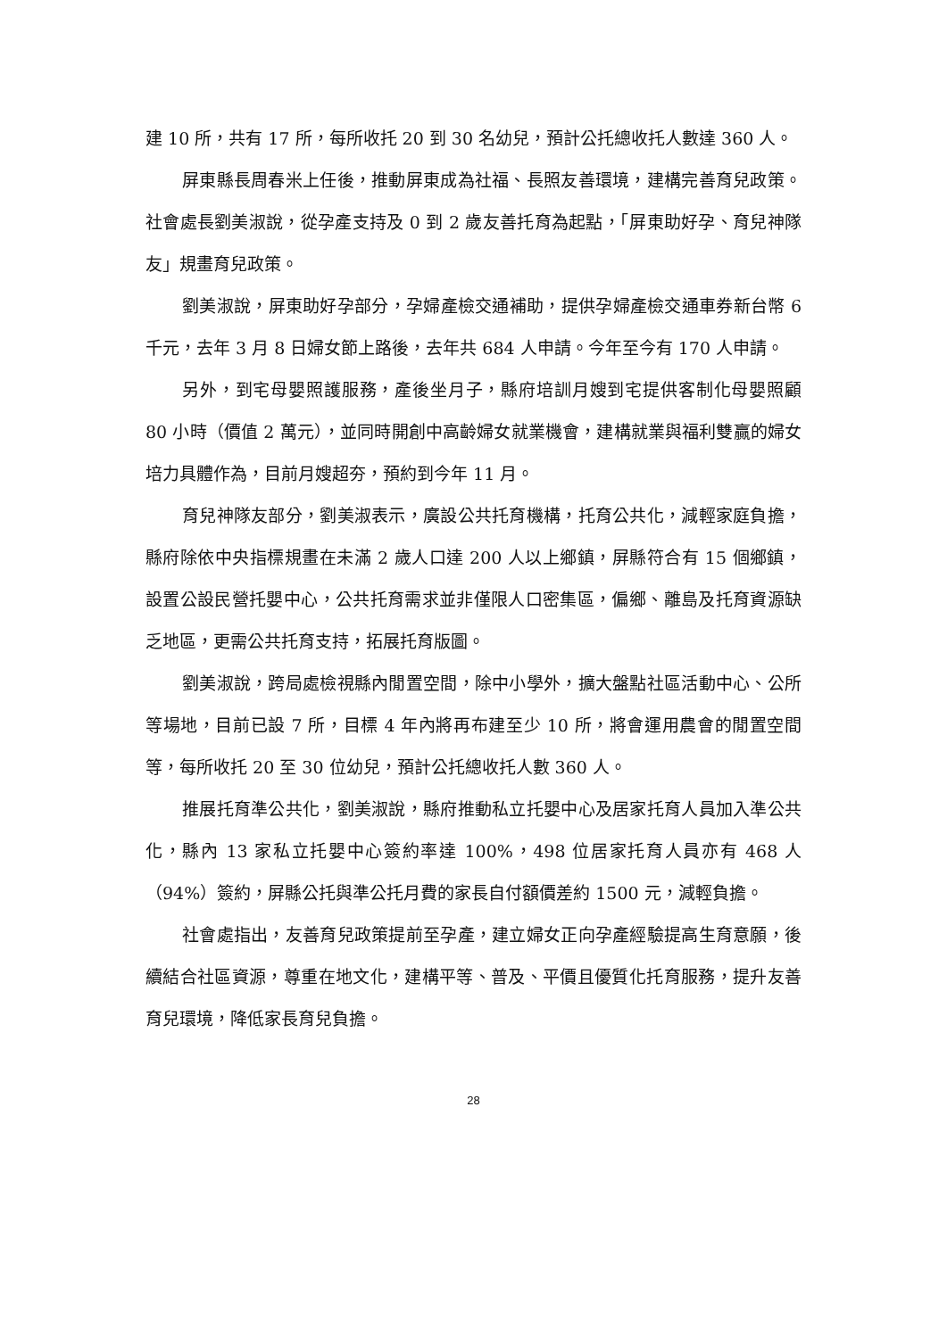建 10 所，共有 17 所，每所收托 20 到 30 名幼兒，預計公托總收托人數達 360 人。
屏東縣長周春米上任後，推動屏東成為社福、長照友善環境，建構完善育兒政策。社會處長劉美淑說，從孕產支持及 0 到 2 歲友善托育為起點，「屏東助好孕、育兒神隊友」規畫育兒政策。
劉美淑說，屏東助好孕部分，孕婦產檢交通補助，提供孕婦產檢交通車券新台幣 6 千元，去年 3 月 8 日婦女節上路後，去年共 684 人申請。今年至今有 170 人申請。
另外，到宅母嬰照護服務，產後坐月子，縣府培訓月嫂到宅提供客制化母嬰照顧 80 小時（價值 2 萬元），並同時開創中高齡婦女就業機會，建構就業與福利雙贏的婦女培力具體作為，目前月嫂超夯，預約到今年 11 月。
育兒神隊友部分，劉美淑表示，廣設公共托育機構，托育公共化，減輕家庭負擔，縣府除依中央指標規畫在未滿 2 歲人口達 200 人以上鄉鎮，屏縣符合有 15 個鄉鎮，設置公設民營托嬰中心，公共托育需求並非僅限人口密集區，偏鄉、離島及托育資源缺乏地區，更需公共托育支持，拓展托育版圖。
劉美淑說，跨局處檢視縣內閒置空間，除中小學外，擴大盤點社區活動中心、公所等場地，目前已設 7 所，目標 4 年內將再布建至少 10 所，將會運用農會的閒置空間等，每所收托 20 至 30 位幼兒，預計公托總收托人數 360 人。
推展托育準公共化，劉美淑說，縣府推動私立托嬰中心及居家托育人員加入準公共化，縣內 13 家私立托嬰中心簽約率達 100%，498 位居家托育人員亦有 468 人（94%）簽約，屏縣公托與準公托月費的家長自付額價差約 1500 元，減輕負擔。
社會處指出，友善育兒政策提前至孕產，建立婦女正向孕產經驗提高生育意願，後續結合社區資源，尊重在地文化，建構平等、普及、平價且優質化托育服務，提升友善育兒環境，降低家長育兒負擔。
28